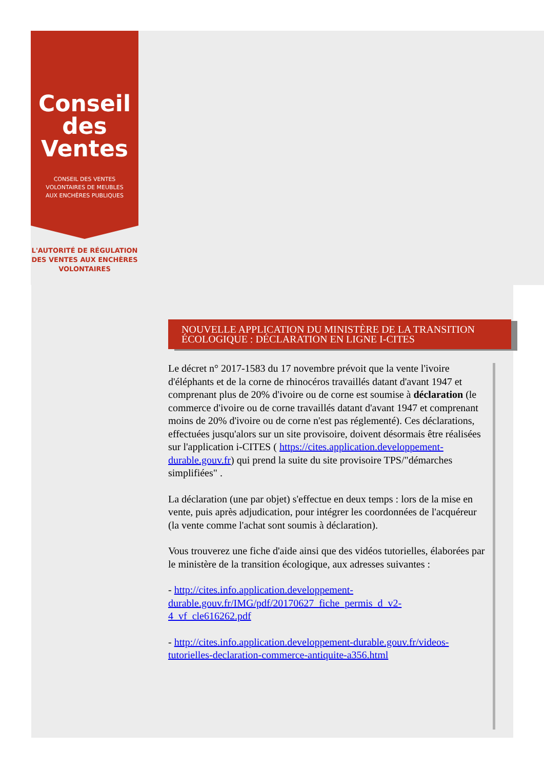Conseil
des Ventes
CONSEIL DES VENTES
VOLONTAIRES DE MEUBLES
AUX ENCHÈRES PUBLIQUES
L'AUTORITÉ DE RÉGULATION
DES VENTES AUX ENCHÈRES
VOLONTAIRES
NOUVELLE APPLICATION DU MINISTÈRE DE LA TRANSITION ÉCOLOGIQUE : DÉCLARATION EN LIGNE I-CITES
Le décret n° 2017-1583 du 17 novembre prévoit que la vente l'ivoire d'éléphants et de la corne de rhinocéros travaillés datant d'avant 1947 et comprenant plus de 20% d'ivoire ou de corne est soumise à déclaration (le commerce d'ivoire ou de corne travaillés datant d'avant 1947 et comprenant moins de 20% d'ivoire ou de corne n'est pas réglementé). Ces déclarations, effectuées jusqu'alors sur un site provisoire, doivent désormais être réalisées sur l'application i-CITES ( https://cites.application.developpement-durable.gouv.fr) qui prend la suite du site provisoire TPS/"démarches simplifiées" .
La déclaration (une par objet) s'effectue en deux temps : lors de la mise en vente, puis après adjudication, pour intégrer les coordonnées de l'acquéreur (la vente comme l'achat sont soumis à déclaration).
Vous trouverez une fiche d'aide ainsi que des vidéos tutorielles, élaborées par le ministère de la transition écologique, aux adresses suivantes :
- http://cites.info.application.developpement-
durable.gouv.fr/IMG/pdf/20170627_fiche_permis_d_v2-
4_vf_cle616262.pdf
- http://cites.info.application.developpement-durable.gouv.fr/videos-tutorielles-declaration-commerce-antiquite-a356.html